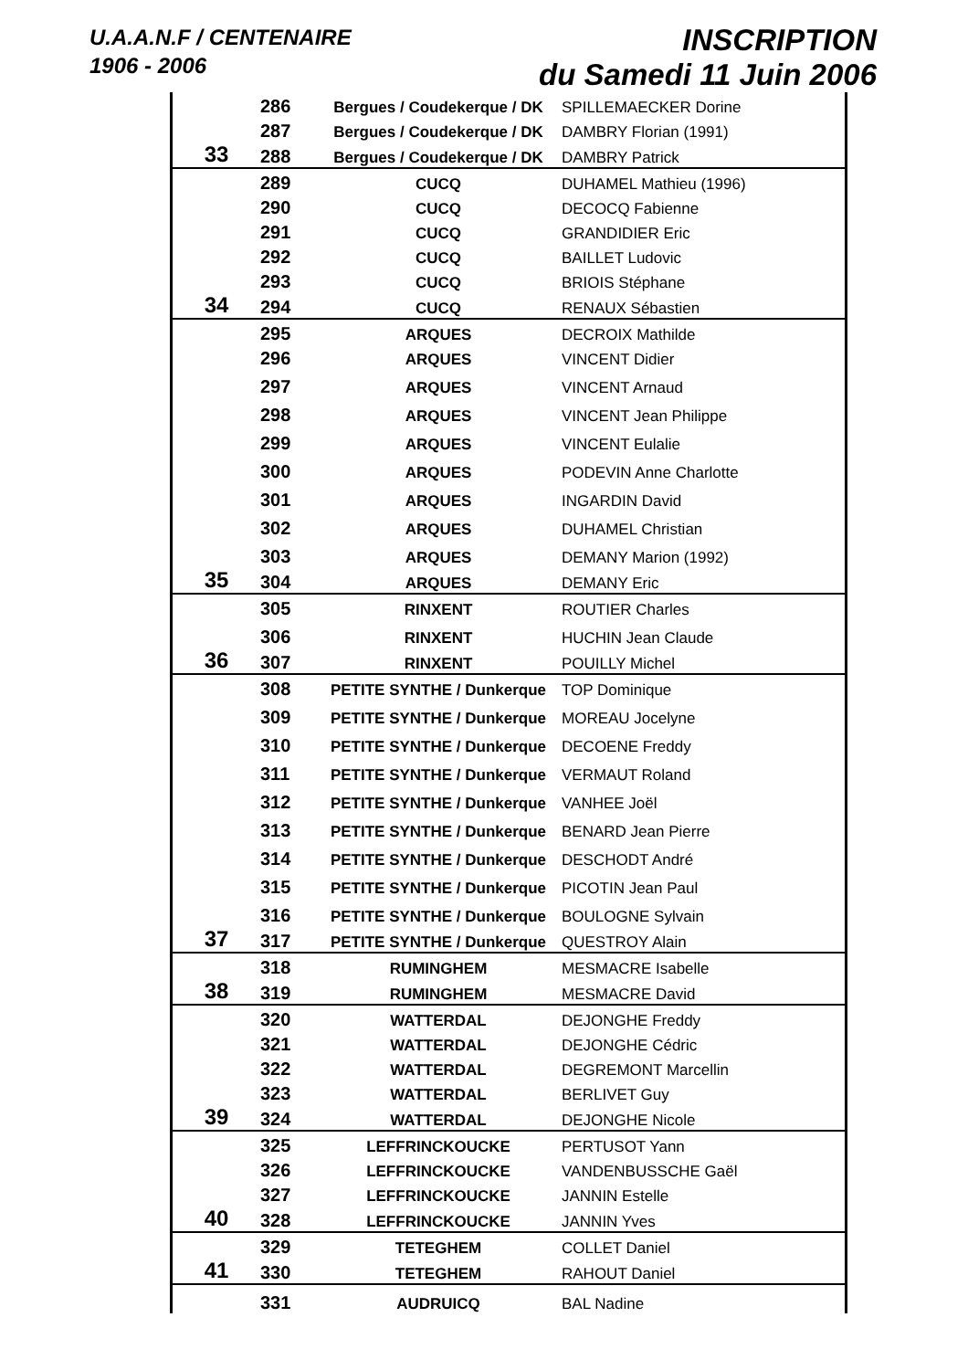U.A.A.N.F / CENTENAIRE
1906 - 2006
INSCRIPTION
du Samedi 11 Juin 2006
| | 286 | Bergues / Coudekerque / DK | SPILLEMAECKER Dorine |
| | 287 | Bergues / Coudekerque / DK | DAMBRY Florian (1991) |
| 33 | 288 | Bergues / Coudekerque / DK | DAMBRY Patrick |
| | 289 | CUCQ | DUHAMEL Mathieu (1996) |
| | 290 | CUCQ | DECOCQ Fabienne |
| | 291 | CUCQ | GRANDIDIER Eric |
| | 292 | CUCQ | BAILLET Ludovic |
| | 293 | CUCQ | BRIOIS Stéphane |
| 34 | 294 | CUCQ | RENAUX Sébastien |
| | 295 | ARQUES | DECROIX Mathilde |
| | 296 | ARQUES | VINCENT Didier |
| | 297 | ARQUES | VINCENT Arnaud |
| | 298 | ARQUES | VINCENT Jean Philippe |
| | 299 | ARQUES | VINCENT Eulalie |
| | 300 | ARQUES | PODEVIN Anne Charlotte |
| | 301 | ARQUES | INGARDIN David |
| | 302 | ARQUES | DUHAMEL Christian |
| | 303 | ARQUES | DEMANY Marion (1992) |
| 35 | 304 | ARQUES | DEMANY Eric |
| | 305 | RINXENT | ROUTIER Charles |
| | 306 | RINXENT | HUCHIN Jean Claude |
| 36 | 307 | RINXENT | POUILLY Michel |
| | 308 | PETITE SYNTHE / Dunkerque | TOP Dominique |
| | 309 | PETITE SYNTHE / Dunkerque | MOREAU Jocelyne |
| | 310 | PETITE SYNTHE / Dunkerque | DECOENE Freddy |
| | 311 | PETITE SYNTHE / Dunkerque | VERMAUT Roland |
| | 312 | PETITE SYNTHE / Dunkerque | VANHEE Joël |
| | 313 | PETITE SYNTHE / Dunkerque | BENARD Jean Pierre |
| | 314 | PETITE SYNTHE / Dunkerque | DESCHODT André |
| | 315 | PETITE SYNTHE / Dunkerque | PICOTIN Jean Paul |
| | 316 | PETITE SYNTHE / Dunkerque | BOULOGNE Sylvain |
| 37 | 317 | PETITE SYNTHE / Dunkerque | QUESTROY Alain |
| | 318 | RUMINGHEM | MESMACRE Isabelle |
| 38 | 319 | RUMINGHEM | MESMACRE David |
| | 320 | WATTERDAL | DEJONGHE Freddy |
| | 321 | WATTERDAL | DEJONGHE Cédric |
| | 322 | WATTERDAL | DEGREMONT Marcellin |
| | 323 | WATTERDAL | BERLIVET Guy |
| 39 | 324 | WATTERDAL | DEJONGHE Nicole |
| | 325 | LEFFRINCKOUCKE | PERTUSOT Yann |
| | 326 | LEFFRINCKOUCKE | VANDENBUSSCHE Gaël |
| | 327 | LEFFRINCKOUCKE | JANNIN Estelle |
| 40 | 328 | LEFFRINCKOUCKE | JANNIN Yves |
| | 329 | TETEGHEM | COLLET Daniel |
| 41 | 330 | TETEGHEM | RAHOUT Daniel |
| | 331 | AUDRUICQ | BAL Nadine |